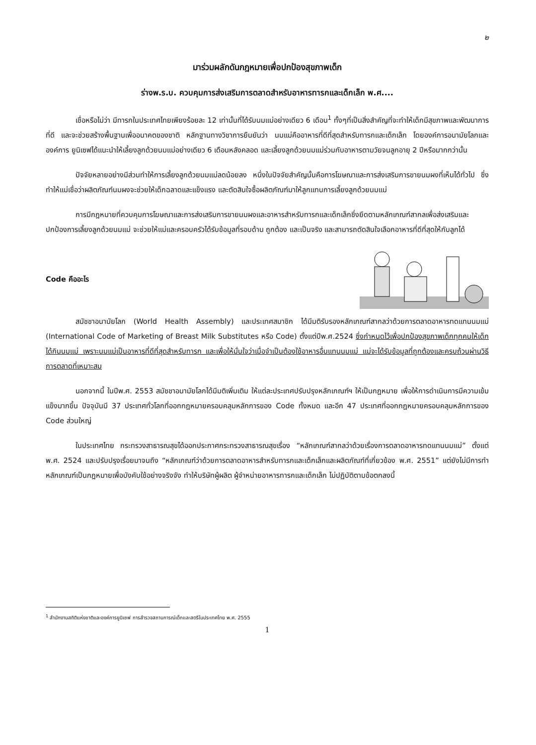๒
มาร่วมผลักดันกฎหมายเพื่อปกป้องสุขภาพเด็ก
ร่างพ.ร.บ. ควบคุมการส่งเสริมการตลาดสำหรับอาหารทารกและเด็กเล็ก พ.ศ....
เชื่อหรือไม่ว่า มีทารกในประเทศไทยเพียงร้อยละ 12 เท่านั้นที่ได้รับนมแม่อย่างเดียว 6 เดือน<sup>1</sup> ทั้งๆที่เป็นสิ่งสำคัญที่จะทำให้เด็กมีสุขภาพและพัฒนาการที่ดี และจะช่วยสร้างพื้นฐานเพื่ออนาคตของชาติ หลักฐานทางวิชาการยืนยันว่า นมแม่คืออาหารที่ดีที่สุดสำหรับทารกและเด็กเล็ก โดยองค์การอนามัยโลกและองค์การ ยูนิเซฟได้แนะนำให้เลี้ยงลูกด้วยนมแม่อย่างเดียว 6 เดือนหลังคลอด และเลี้ยงลูกด้วยนมแม่ร่วมกับอาหารตามวัยจนลูกอายุ 2 ปีหรือมากกว่านั้น
ปัจจัยหลายอย่างมีส่วนทำให้การเลี้ยงลูกด้วยนมแม่ลดน้อยลง หนึ่งในปัจจัยสำคัญนั้นคือการโฆษณาและการส่งเสริมการขายนมผงที่เห็นได้ทั่วไป ซึ่งทำให้แม่เชื่อว่าผลิตภัณฑ์นมผงจะช่วยให้เด็กฉลาดและแข็งแรง และตัดสินใจซื้อผลิตภัณฑ์มาให้ลูกแทนการเลี้ยงลูกด้วยนมแม่
การมีกฎหมายที่ควบคุมการโฆษณาและการส่งเสริมการขายนมผงและอาหารสำหรับทารกและเด็กเล็กซึ่งยึดตามหลักเกณฑ์สากลเพื่อส่งเสริมและปกป้องการเลี้ยงลูกด้วยนมแม่ จะช่วยให้แม่และครอบครัวได้รับข้อมูลที่รอบด้าน ถูกต้อง และเป็นจริง และสามารถตัดสินใจเลือกอาหารที่ดีที่สุดให้กับลูกได้
Code คืออะไร
สมัชชาอนามัยโลก (World Health Assembly) และประเทศสมาชิก ได้มีมติรับรองหลักเกณฑ์สากลว่าด้วยการตลาดอาหารทดแทนนมแม่ (International Code of Marketing of Breast Milk Substitutes หรือ Code) ตั้งแต่ปีพ.ศ.2524 ซึ่งกำหนดไว้เพื่อปกป้องสุขภาพเด็กทุกคนให้เด็กได้กินนมแม่ เพราะนมแม่เป็นอาหารที่ดีที่สุดสำหรับทารก และเพื่อให้มั่นใจว่าเมื่อจำเป็นต้องใช้อาหารอื่นแทนนมแม่ แม่จะได้รับข้อมูลที่ถูกต้องและครบถ้วนผ่านวิธีการตลาดที่เหมาะสม
นอกจากนี้ ในปีพ.ศ. 2553 สมัชชาอนามัยโลกได้มีมติเพิ่มเติม ให้แต่ละประเทศปรับปรุงหลักเกณฑ์ฯ ให้เป็นกฎหมาย เพื่อให้การดำเนินการมีความเข้มแข็งมากขึ้น ปัจจุบันมี 37 ประเทศทั่วโลกที่ออกกฎหมายครอบคลุมหลักการของ Code ทั้งหมด และอีก 47 ประเทศที่ออกกฎหมายครอบคลุมหลักการของ Code ส่วนใหญ่
ในประเทศไทย กระทรวงสาธารณสุขได้ออกประกาศกระทรวงสาธารณสุขเรื่อง “หลักเกณฑ์สากลว่าด้วยเรื่องการตลาดอาหารทดแทนนมแม่” ตั้งแต่พ.ศ. 2524 และปรับปรุงเรื่อยมาจนถึง “หลักเกณฑ์ว่าด้วยการตลาดอาหารสำหรับทารกและเด็กเล็กและผลิตภัณฑ์ที่เกี่ยวข้อง พ.ศ. 2551” แต่ยังไม่มีการทำหลักเกณฑ์เป็นกฎหมายเพื่อบังคับใช้อย่างจริงจัง ทำให้บริษัทผู้ผลิต ผู้จำหน่ายอาหารทารกและเด็กเล็ก ไม่ปฏิบัติตามข้อตกลงนี้
<sup>1</sup> สำนักงานสถิติแห่งชาติและองค์การยูนิเซฟ การสำรวจสถานการณ์เด็กและสตรีในประเทศไทย พ.ศ. 2555
1